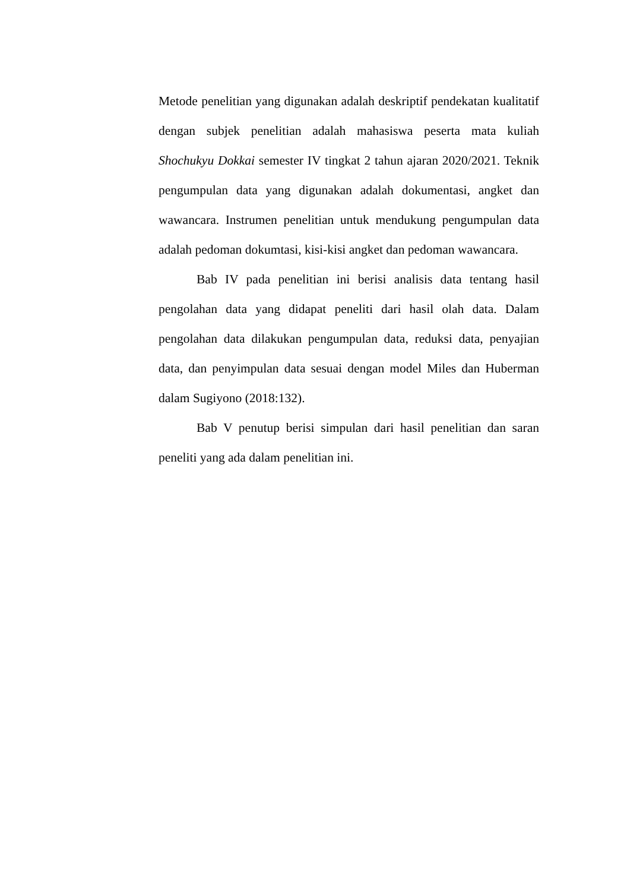Metode penelitian yang digunakan adalah deskriptif pendekatan kualitatif dengan subjek penelitian adalah mahasiswa peserta mata kuliah Shochukyu Dokkai semester IV tingkat 2 tahun ajaran 2020/2021. Teknik pengumpulan data yang digunakan adalah dokumentasi, angket dan wawancara. Instrumen penelitian untuk mendukung pengumpulan data adalah pedoman dokumtasi, kisi-kisi angket dan pedoman wawancara.
Bab IV pada penelitian ini berisi analisis data tentang hasil pengolahan data yang didapat peneliti dari hasil olah data. Dalam pengolahan data dilakukan pengumpulan data, reduksi data, penyajian data, dan penyimpulan data sesuai dengan model Miles dan Huberman dalam Sugiyono (2018:132).
Bab V penutup berisi simpulan dari hasil penelitian dan saran peneliti yang ada dalam penelitian ini.